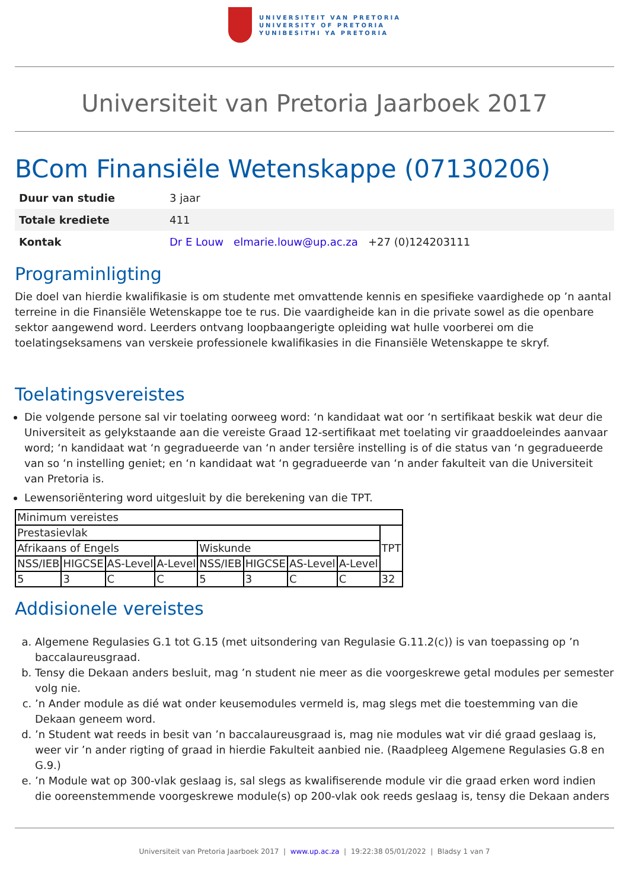UNIVERSITEIT VAN PRETORIA
UNIVERSITY OF PRETORIA
YUNIBESITHI YA PRETORIA
Universiteit van Pretoria Jaarboek 2017
BCom Finansiële Wetenskappe (07130206)
| Duur van studie | 3 jaar |
| Totale krediete | 411 |
| Kontak | Dr E Louw elmarie.louw@up.ac.za +27 (0)124203111 |
Programinligting
Die doel van hierdie kwalifikasie is om studente met omvattende kennis en spesifieke vaardighede op ’n aantal terreine in die Finansiële Wetenskappe toe te rus. Die vaardigheide kan in die private sowel as die openbare sektor aangewend word. Leerders ontvang loopbaangerigte opleiding wat hulle voorberei om die toelatingseksamens van verskeie professionele kwalifikasies in die Finansiële Wetenskappe te skryf.
Toelatingsvereistes
Die volgende persone sal vir toelating oorweeg word: ‘n kandidaat wat oor ‘n sertifikaat beskik wat deur die Universiteit as gelykstaande aan die vereiste Graad 12-sertifikaat met toelating vir graaddoeleindes aanvaar word; ‘n kandidaat wat ‘n gegradueerde van ‘n ander tersiêre instelling is of die status van ‘n gegradueerde van so ‘n instelling geniet; en ‘n kandidaat wat ‘n gegradueerde van ‘n ander fakulteit van die Universiteit van Pretoria is.
Lewensoriëntering word uitgesluit by die berekening van die TPT.
| Minimum vereistes | | | | | | | | |
| Prestasievlak | | | | | | | | TPT |
| Afrikaans of Engels | | | | Wiskunde | | | | |
| NSS/IEB | HIGCSE | AS-Level | A-Level | NSS/IEB | HIGCSE | AS-Level | A-Level | |
| 5 | 3 | C | C | 5 | 3 | C | C | 32 |
Addisionele vereistes
a. Algemene Regulasies G.1 tot G.15 (met uitsondering van Regulasie G.11.2(c)) is van toepassing op ’n baccalaureusgraad.
b. Tensy die Dekaan anders besluit, mag ’n student nie meer as die voorgeskrewe getal modules per semester volg nie.
c. ’n Ander module as dié wat onder keusemodules vermeld is, mag slegs met die toestemming van die Dekaan geneem word.
d. ’n Student wat reeds in besit van ’n baccalaureusgraad is, mag nie modules wat vir dié graad geslaag is, weer vir ’n ander rigting of graad in hierdie Fakulteit aanbied nie. (Raadpleeg Algemene Regulasies G.8 en G.9.)
e. ’n Module wat op 300-vlak geslaag is, sal slegs as kwalifiserende module vir die graad erken word indien die ooreenstemmende voorgeskrewe module(s) op 200-vlak ook reeds geslaag is, tensy die Dekaan anders
Universiteit van Pretoria Jaarboek 2017 | www.up.ac.za | 19:22:38 05/01/2022 | Bladsy 1 van 7